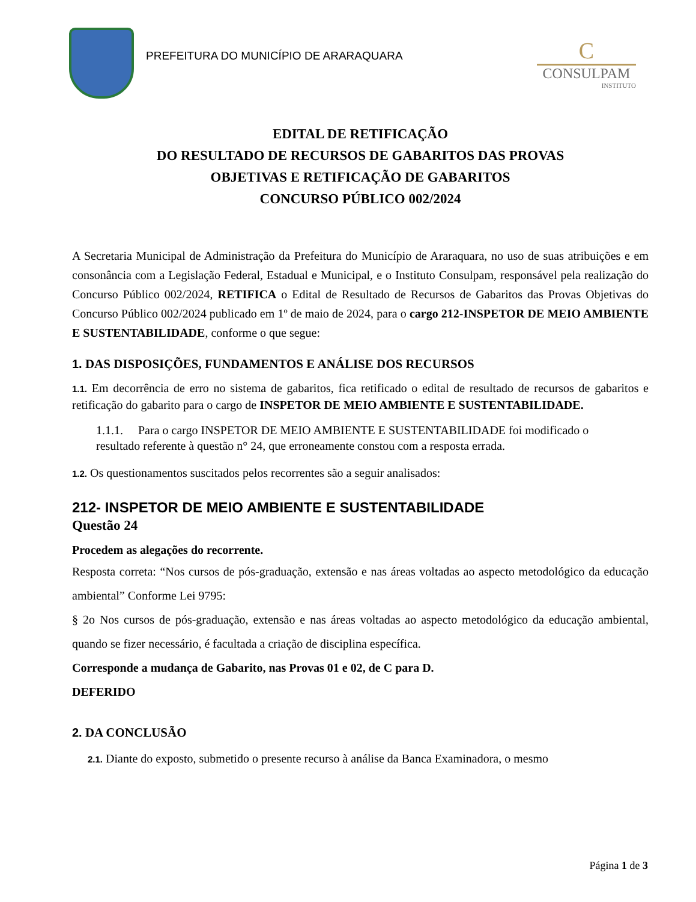PREFEITURA DO MUNICÍPIO DE ARARAQUARA
C
CONSULPAM
INSTITUTO
EDITAL DE RETIFICAÇÃO
DO RESULTADO DE RECURSOS DE GABARITOS DAS PROVAS
OBJETIVAS E RETIFICAÇÃO DE GABARITOS
CONCURSO PÚBLICO 002/2024
A Secretaria Municipal de Administração da Prefeitura do Município de Araraquara, no uso de suas atribuições e em consonância com a Legislação Federal, Estadual e Municipal, e o Instituto Consulpam, responsável pela realização do Concurso Público 002/2024, RETIFICA o Edital de Resultado de Recursos de Gabaritos das Provas Objetivas do Concurso Público 002/2024 publicado em 1º de maio de 2024, para o cargo 212-INSPETOR DE MEIO AMBIENTE E SUSTENTABILIDADE, conforme o que segue:
1. DAS DISPOSIÇÕES, FUNDAMENTOS E ANÁLISE DOS RECURSOS
1.1. Em decorrência de erro no sistema de gabaritos, fica retificado o edital de resultado de recursos de gabaritos e retificação do gabarito para o cargo de INSPETOR DE MEIO AMBIENTE E SUSTENTABILIDADE.
1.1.1. Para o cargo INSPETOR DE MEIO AMBIENTE E SUSTENTABILIDADE foi modificado o resultado referente à questão n° 24, que erroneamente constou com a resposta errada.
1.2. Os questionamentos suscitados pelos recorrentes são a seguir analisados:
212- INSPETOR DE MEIO AMBIENTE E SUSTENTABILIDADE
Questão 24
Procedem as alegações do recorrente.
Resposta correta: “Nos cursos de pós-graduação, extensão e nas áreas voltadas ao aspecto metodológico da educação ambiental” Conforme Lei 9795:
§ 2o Nos cursos de pós-graduação, extensão e nas áreas voltadas ao aspecto metodológico da educação ambiental, quando se fizer necessário, é facultada a criação de disciplina específica.
Corresponde a mudança de Gabarito, nas Provas 01 e 02, de C para D.
DEFERIDO
2. DA CONCLUSÃO
2.1. Diante do exposto, submetido o presente recurso à análise da Banca Examinadora, o mesmo
Página 1 de 3